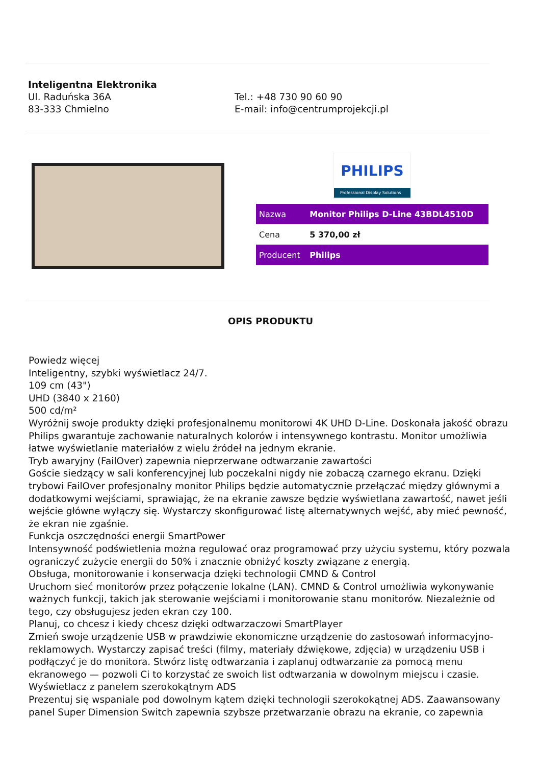Inteligentna Elektronika
Ul. Raduńska 36A
83-333 Chmielno
Tel.: +48 730 90 60 90
E-mail: info@centrumprojekcji.pl
PHILIPS
Professional Display Solutions
| Nazwa | Monitor Philips D-Line 43BDL4510D |
| Cena | 5 370,00 zł |
| Producent | Philips |
OPIS PRODUKTU
Powiedz więcej
Inteligentny, szybki wyświetlacz 24/7.
109 cm (43")
UHD (3840 x 2160)
500 cd/m²
Wyróżnij swoje produkty dzięki profesjonalnemu monitorowi 4K UHD D-Line. Doskonała jakość obrazu Philips gwarantuje zachowanie naturalnych kolorów i intensywnego kontrastu. Monitor umożliwia łatwe wyświetlanie materiałów z wielu źródeł na jednym ekranie.
Tryb awaryjny (FailOver) zapewnia nieprzerwane odtwarzanie zawartości
Goście siedzący w sali konferencyjnej lub poczekalni nigdy nie zobaczą czarnego ekranu. Dzięki trybowi FailOver profesjonalny monitor Philips będzie automatycznie przełączać między głównymi a dodatkowymi wejściami, sprawiając, że na ekranie zawsze będzie wyświetlana zawartość, nawet jeśli wejście główne wyłączy się. Wystarczy skonfigurować listę alternatywnych wejść, aby mieć pewność, że ekran nie zgaśnie.
Funkcja oszczędności energii SmartPower
Intensywność podświetlenia można regulować oraz programować przy użyciu systemu, który pozwala ograniczyć zużycie energii do 50% i znacznie obniżyć koszty związane z energią.
Obsługa, monitorowanie i konserwacja dzięki technologii CMND & Control
Uruchom sieć monitorów przez połączenie lokalne (LAN). CMND & Control umożliwia wykonywanie ważnych funkcji, takich jak sterowanie wejściami i monitorowanie stanu monitorów. Niezależnie od tego, czy obsługujesz jeden ekran czy 100.
Planuj, co chcesz i kiedy chcesz dzięki odtwarzaczowi SmartPlayer
Zmień swoje urządzenie USB w prawdziwie ekonomiczne urządzenie do zastosowań informacyjno-reklamowych. Wystarczy zapisać treści (filmy, materiały dźwiękowe, zdjęcia) w urządzeniu USB i podłączyć je do monitora. Stwórz listę odtwarzania i zaplanuj odtwarzanie za pomocą menu ekranowego — pozwoli Ci to korzystać ze swoich list odtwarzania w dowolnym miejscu i czasie.
Wyświetlacz z panelem szerokokątnym ADS
Prezentuj się wspaniale pod dowolnym kątem dzięki technologii szerokokątnej ADS. Zaawansowany panel Super Dimension Switch zapewnia szybsze przetwarzanie obrazu na ekranie, co zapewnia